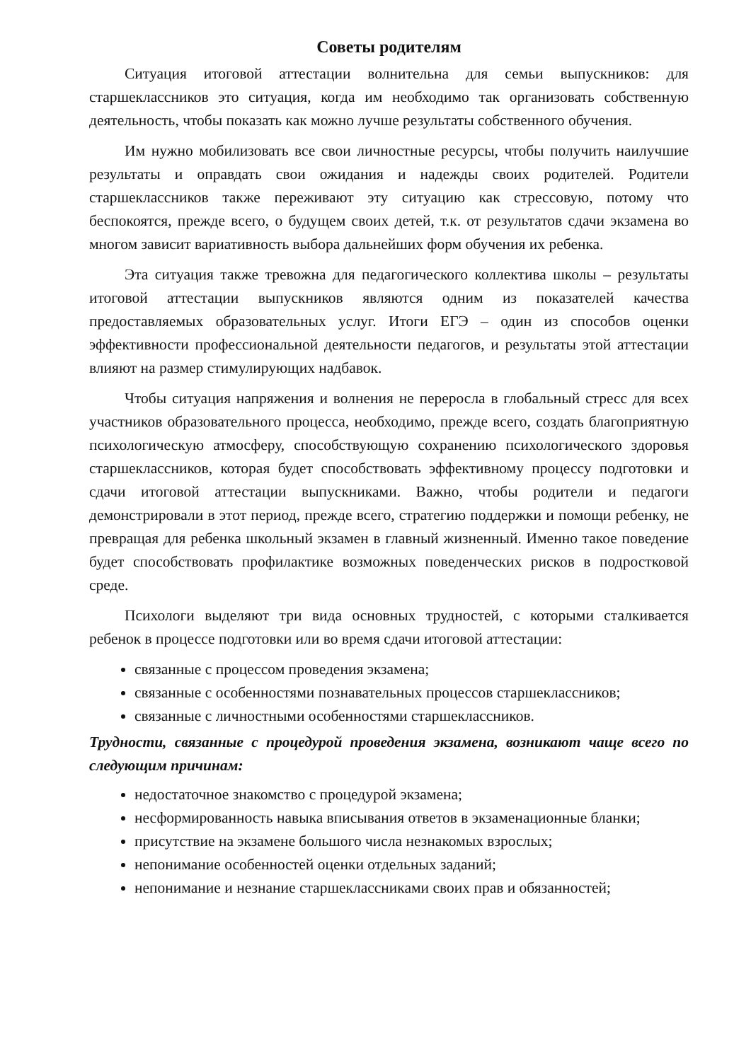Советы родителям
Ситуация итоговой аттестации волнительна для семьи выпускников: для старшеклассников это ситуация, когда им необходимо так организовать собственную деятельность, чтобы показать как можно лучше результаты собственного обучения.
Им нужно мобилизовать все свои личностные ресурсы, чтобы получить наилучшие результаты и оправдать свои ожидания и надежды своих родителей. Родители старшеклассников также переживают эту ситуацию как стрессовую, потому что беспокоятся, прежде всего, о будущем своих детей, т.к. от результатов сдачи экзамена во многом зависит вариативность выбора дальнейших форм обучения их ребенка.
Эта ситуация также тревожна для педагогического коллектива школы – результаты итоговой аттестации выпускников являются одним из показателей качества предоставляемых образовательных услуг. Итоги ЕГЭ – один из способов оценки эффективности профессиональной деятельности педагогов, и результаты этой аттестации влияют на размер стимулирующих надбавок.
Чтобы ситуация напряжения и волнения не переросла в глобальный стресс для всех участников образовательного процесса, необходимо, прежде всего, создать благоприятную психологическую атмосферу, способствующую сохранению психологического здоровья старшеклассников, которая будет способствовать эффективному процессу подготовки и сдачи итоговой аттестации выпускниками. Важно, чтобы родители и педагоги демонстрировали в этот период, прежде всего, стратегию поддержки и помощи ребенку, не превращая для ребенка школьный экзамен в главный жизненный. Именно такое поведение будет способствовать профилактике возможных поведенческих рисков в подростковой среде.
Психологи выделяют три вида основных трудностей, с которыми сталкивается ребенок в процессе подготовки или во время сдачи итоговой аттестации:
связанные с процессом проведения экзамена;
связанные с особенностями познавательных процессов старшеклассников;
связанные с личностными особенностями старшеклассников.
Трудности, связанные с процедурой проведения экзамена, возникают чаще всего по следующим причинам:
недостаточное знакомство с процедурой экзамена;
несформированность навыка вписывания ответов в экзаменационные бланки;
присутствие на экзамене большого числа незнакомых взрослых;
непонимание особенностей оценки отдельных заданий;
непонимание и незнание старшеклассниками своих прав и обязанностей;